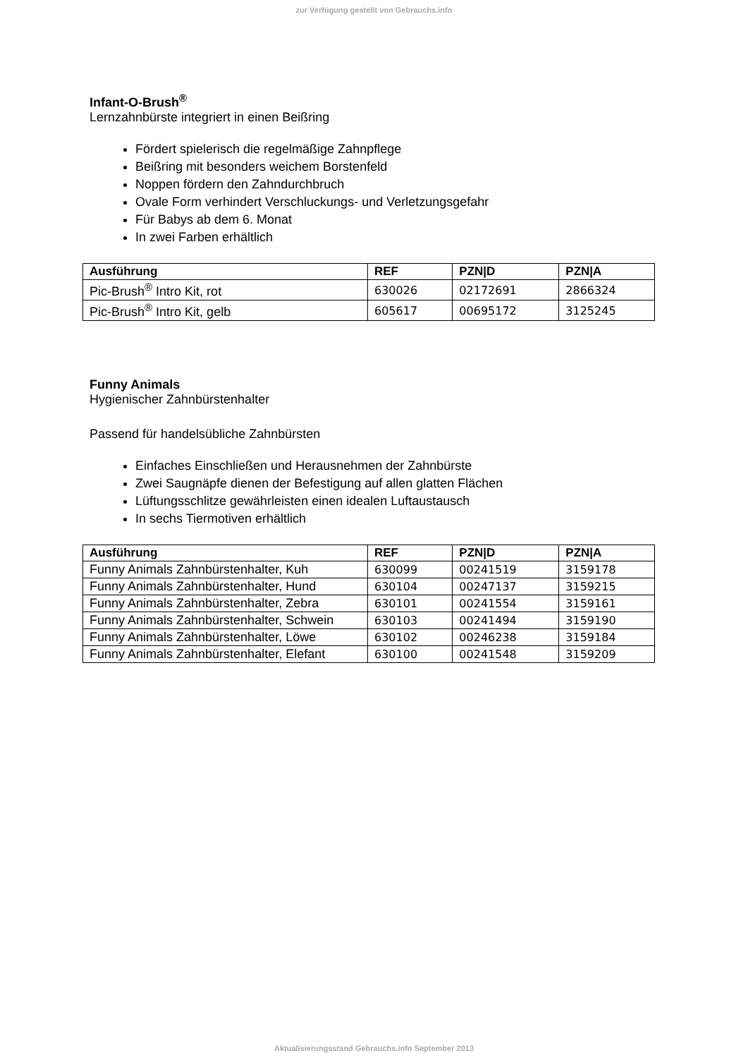zur Verfügung gestellt von Gebrauchs.info
Infant-O-Brush<sup>®</sup>
Lernzahnbürste integriert in einen Beißring
Fördert spielerisch die regelmäßige Zahnpflege
Beißring mit besonders weichem Borstenfeld
Noppen fördern den Zahndurchbruch
Ovale Form verhindert Verschluckungs- und Verletzungsgefahr
Für Babys ab dem 6. Monat
In zwei Farben erhältlich
| Ausführung | REF | PZN/D | PZN/A |
| --- | --- | --- | --- |
| Pic-Brush<sup>®</sup> Intro Kit, rot | 630026 | 02172691 | 2866324 |
| Pic-Brush<sup>®</sup> Intro Kit, gelb | 605617 | 00695172 | 3125245 |
Funny Animals
Hygienischer Zahnbürstenhalter
Passend für handelsübliche Zahnbürsten
Einfaches Einschließen und Herausnehmen der Zahnbürste
Zwei Saugnäpfe dienen der Befestigung auf allen glatten Flächen
Lüftungsschlitze gewährleisten einen idealen Luftaustausch
In sechs Tiermotiven erhältlich
| Ausführung | REF | PZN/D | PZN/A |
| --- | --- | --- | --- |
| Funny Animals Zahnbürstenhalter, Kuh | 630099 | 00241519 | 3159178 |
| Funny Animals Zahnbürstenhalter, Hund | 630104 | 00247137 | 3159215 |
| Funny Animals Zahnbürstenhalter, Zebra | 630101 | 00241554 | 3159161 |
| Funny Animals Zahnbürstenhalter, Schwein | 630103 | 00241494 | 3159190 |
| Funny Animals Zahnbürstenhalter, Löwe | 630102 | 00246238 | 3159184 |
| Funny Animals Zahnbürstenhalter, Elefant | 630100 | 00241548 | 3159209 |
Aktualisierungsstand Gebrauchs.info September 2013